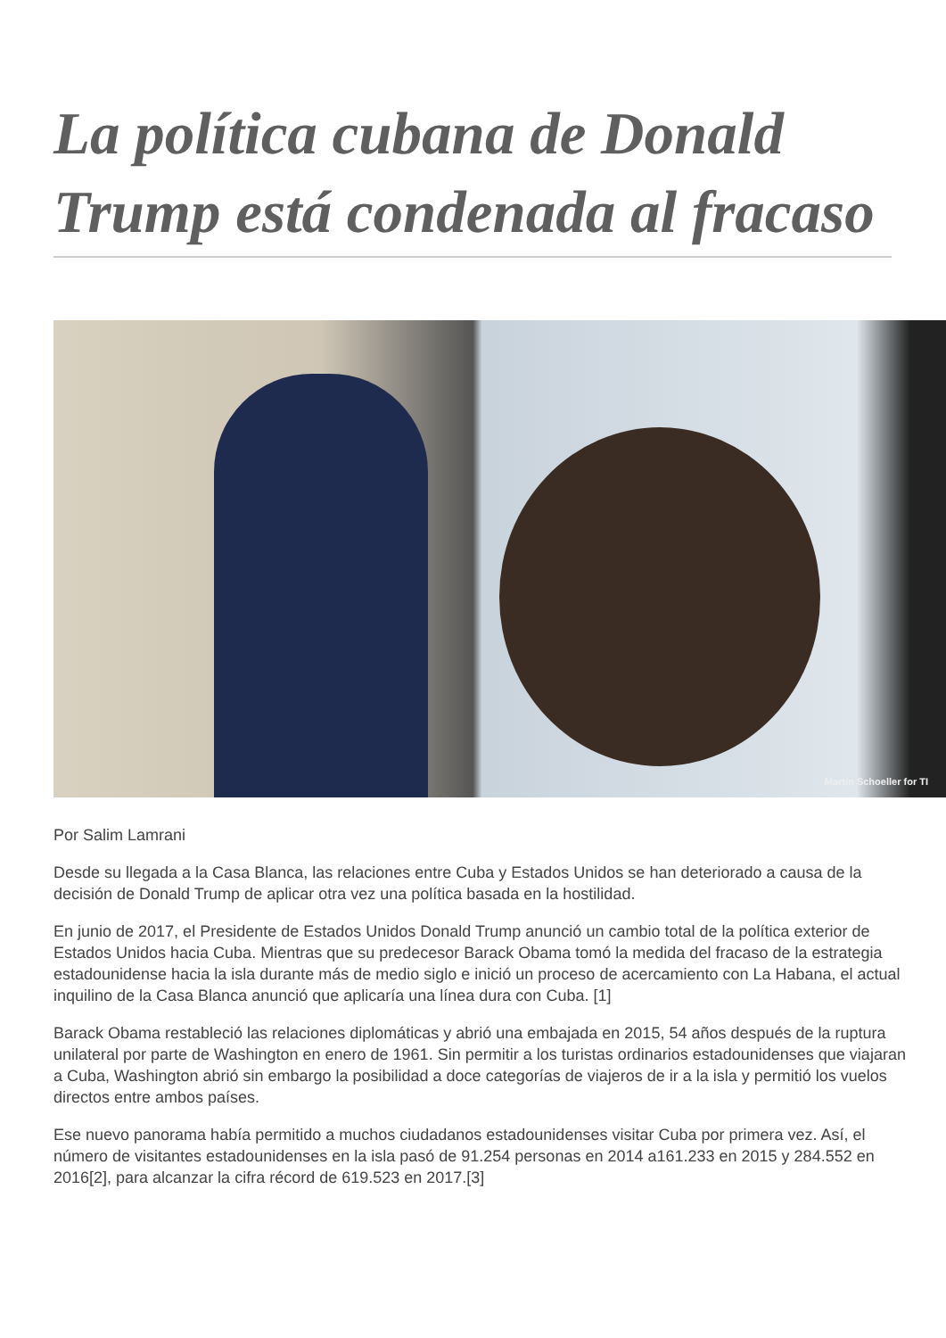La política cubana de Donald Trump está condenada al fracaso
Martin Schoeller for TI
Por Salim Lamrani
Desde su llegada a la Casa Blanca, las relaciones entre Cuba y Estados Unidos se han deteriorado a causa de la decisión de Donald Trump de aplicar otra vez una política basada en la hostilidad.
En junio de 2017, el Presidente de Estados Unidos Donald Trump anunció un cambio total de la política exterior de Estados Unidos hacia Cuba. Mientras que su predecesor Barack Obama tomó la medida del fracaso de la estrategia estadounidense hacia la isla durante más de medio siglo e inició un proceso de acercamiento con La Habana, el actual inquilino de la Casa Blanca anunció que aplicaría una línea dura con Cuba. [1]
Barack Obama restableció las relaciones diplomáticas y abrió una embajada en 2015, 54 años después de la ruptura unilateral por parte de Washington en enero de 1961. Sin permitir a los turistas ordinarios estadounidenses que viajaran a Cuba, Washington abrió sin embargo la posibilidad a doce categorías de viajeros de ir a la isla y permitió los vuelos directos entre ambos países.
Ese nuevo panorama había permitido a muchos ciudadanos estadounidenses visitar Cuba por primera vez. Así, el número de visitantes estadounidenses en la isla pasó de 91.254 personas en 2014 a161.233 en 2015 y 284.552 en 2016[2], para alcanzar la cifra récord de 619.523 en 2017.[3]